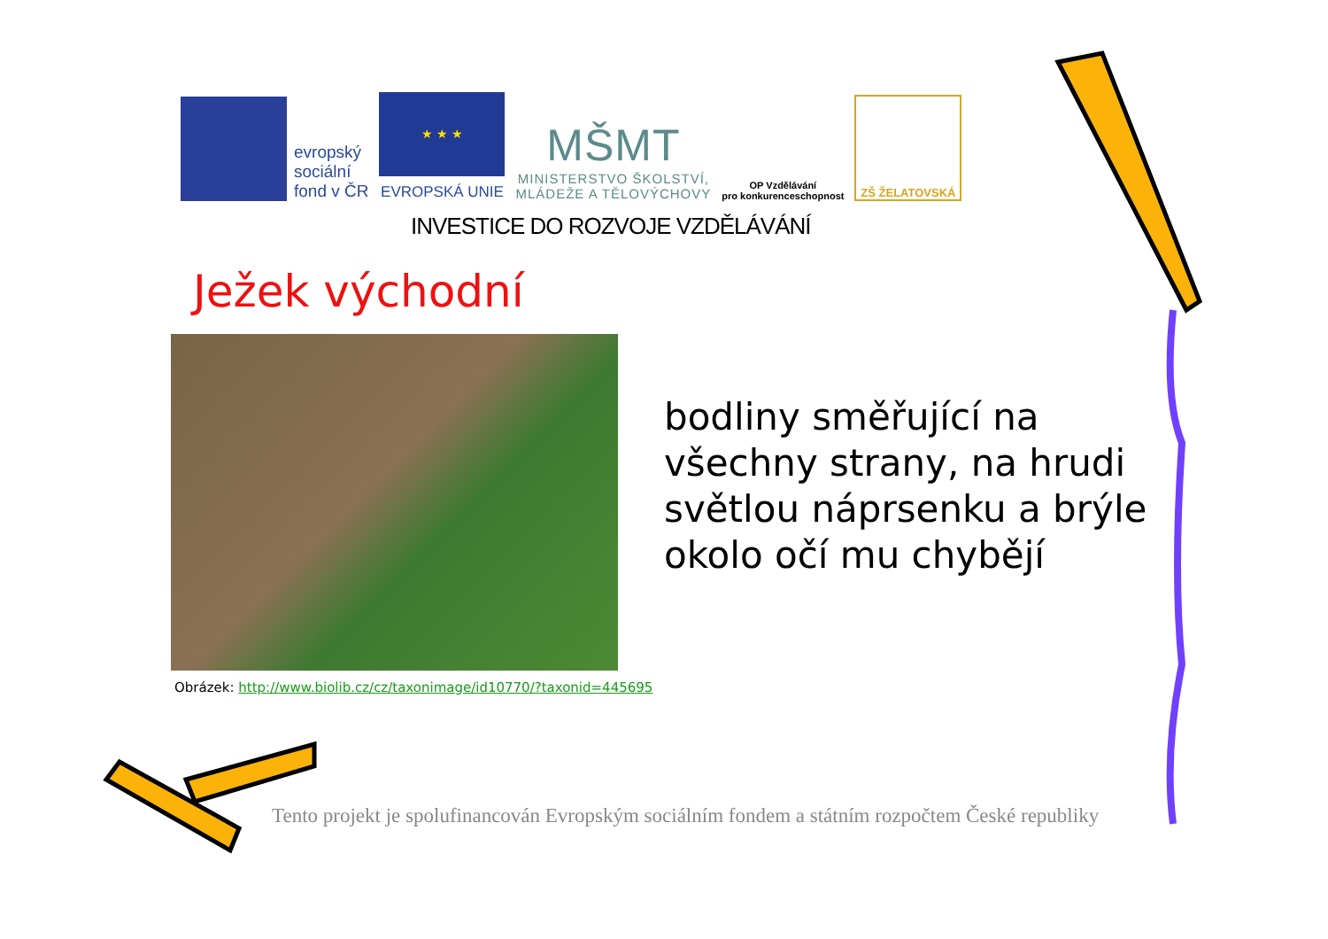evropský
sociální
fond v ČR
★ ★ ★
EVROPSKÁ UNIE
MŠMT
MINISTERSTVO ŠKOLSTVÍ,
MLÁDEŽE A TĚLOVÝCHOVY
OP Vzdělávání
pro konkurenceschopnost
ZŠ ŽELATOVSKÁ
INVESTICE DO ROZVOJE VZDĚLÁVÁNÍ
Ježek východní
Obrázek: http://www.biolib.cz/cz/taxonimage/id10770/?taxonid=445695
bodliny směřující na
všechny strany, na hrudi
světlou náprsenku a brýle
okolo očí mu chybějí
Tento projekt je spolufinancován Evropským sociálním fondem a státním rozpočtem České republiky